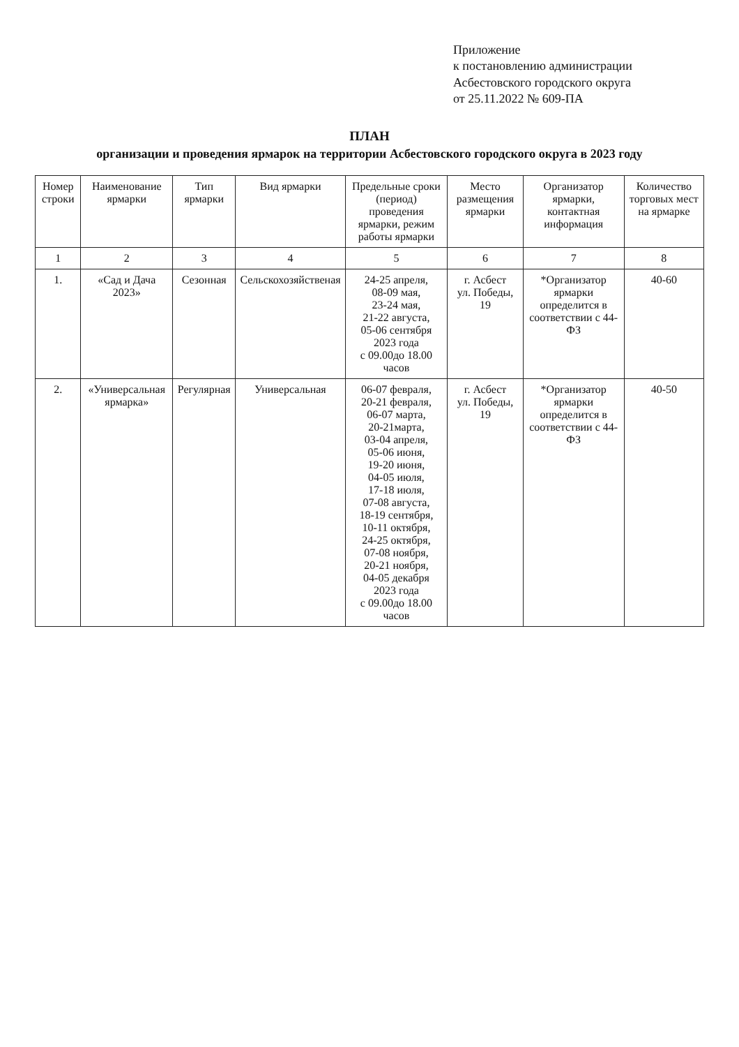Приложение
к постановлению администрации
Асбестовского городского округа
от 25.11.2022 № 609-ПА
ПЛАН
организации и проведения ярмарок на территории Асбестовского городского округа в 2023 году
| Номер строки | Наименование ярмарки | Тип ярмарки | Вид ярмарки | Предельные сроки (период) проведения ярмарки, режим работы ярмарки | Место размещения ярмарки | Организатор ярмарки, контактная информация | Количество торговых мест на ярмарке |
| --- | --- | --- | --- | --- | --- | --- | --- |
| 1 | 2 | 3 | 4 | 5 | 6 | 7 | 8 |
| 1. | «Сад и Дача 2023» | Сезонная | Сельскохозяйственая | 24-25 апреля, 08-09 мая, 23-24 мая, 21-22 августа, 05-06 сентября 2023 года с 09.00до 18.00 часов | г. Асбест ул. Победы, 19 | *Организатор ярмарки определится в соответствии с 44-ФЗ | 40-60 |
| 2. | «Универсальная ярмарка» | Регулярная | Универсальная | 06-07 февраля, 20-21 февраля, 06-07 марта, 20-21марта, 03-04 апреля, 05-06 июня, 19-20 июня, 04-05 июля, 17-18 июля, 07-08 августа, 18-19 сентября, 10-11 октября, 24-25 октября, 07-08 ноября, 20-21 ноября, 04-05 декабря 2023 года с 09.00до 18.00 часов | г. Асбест ул. Победы, 19 | *Организатор ярмарки определится в соответствии с 44-ФЗ | 40-50 |